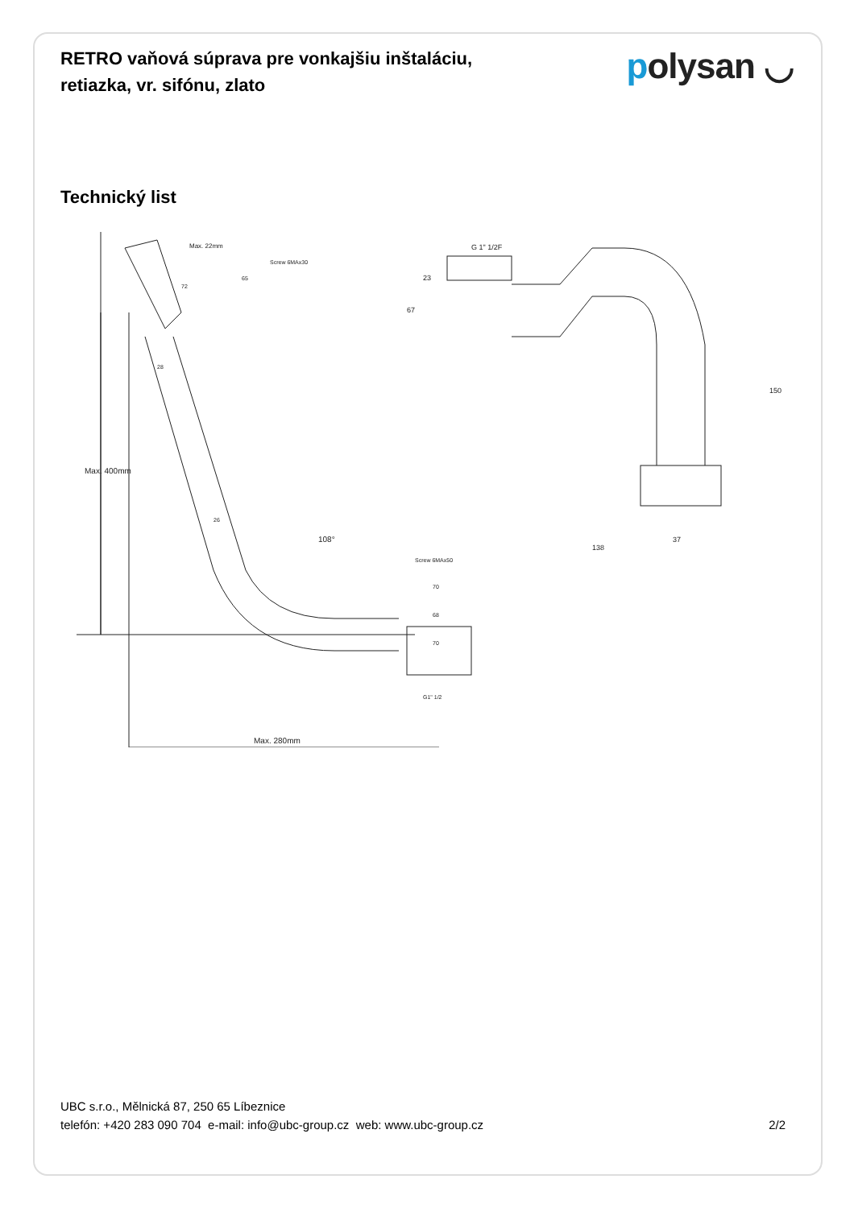RETRO vaňová súprava pre vonkajšiu inštaláciu, retiazka, vr. sifónu, zlato
polysan ◡
Technický list
Max. 400mm
Max. 280mm
108°
G 1" 1/2F
138
37
150
23
67
Max. 22mm
Screw 6MAx30
Screw 6MAx50
70
68
70
G1" 1/2
28
26
72
65
UBC s.r.o., Mělnická 87, 250 65 Líbeznice
telefón: +420 283 090 704 e-mail: info@ubc-group.cz web: www.ubc-group.cz 2/2